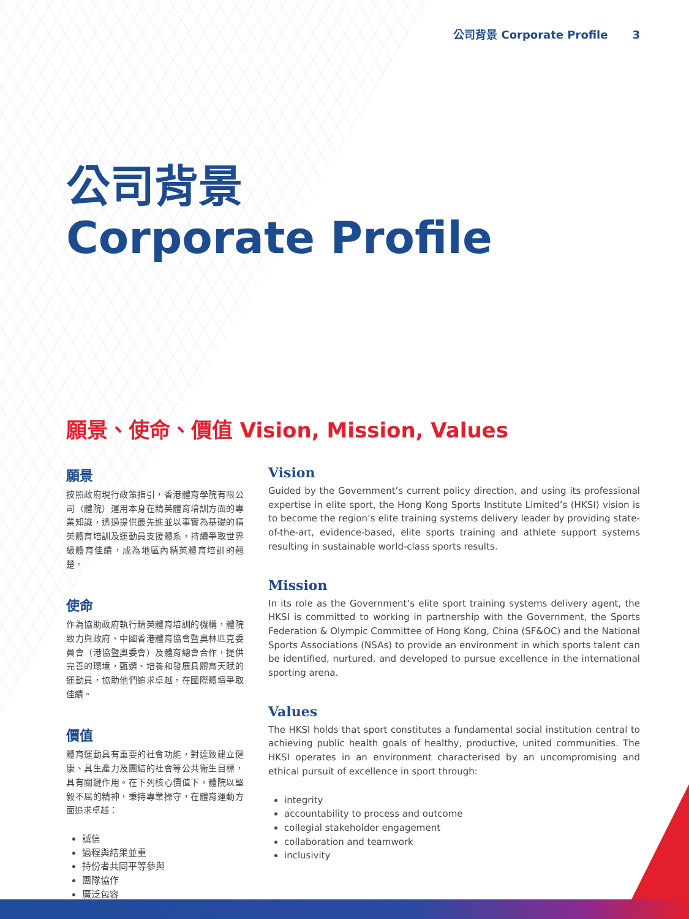公司背景 Corporate Profile 3
公司背景
Corporate Profile
願景、使命、價值 Vision, Mission, Values
願景
按照政府現行政策指引，香港體育學院有限公司（體院）運用本身在精英體育培訓方面的專業知識，透過提供最先進並以事實為基礎的精英體育培訓及運動員支援體系，持續爭取世界級體育佳績，成為地區內精英體育培訓的翹楚。
使命
作為協助政府執行精英體育培訓的機構，體院致力與政府、中國香港體育協會暨奧林匹克委員會（港協暨奧委會）及體育總會合作，提供完善的環境，甄選、培養和發展具體育天賦的運動員，協助他們追求卓越，在國際體壇爭取佳績。
價值
體育運動具有重要的社會功能，對達致建立健康、具生產力及團結的社會等公共衛生目標，具有關鍵作用。在下列核心價值下，體院以堅毅不屈的精神，秉持專業操守，在體育運動方面追求卓越：
誠信
過程與結果並重
持份者共同平等參與
團隊協作
廣泛包容
Vision
Guided by the Government’s current policy direction, and using its professional expertise in elite sport, the Hong Kong Sports Institute Limited’s (HKSI) vision is to become the region’s elite training systems delivery leader by providing state-of-the-art, evidence-based, elite sports training and athlete support systems resulting in sustainable world-class sports results.
Mission
In its role as the Government’s elite sport training systems delivery agent, the HKSI is committed to working in partnership with the Government, the Sports Federation & Olympic Committee of Hong Kong, China (SF&OC) and the National Sports Associations (NSAs) to provide an environment in which sports talent can be identified, nurtured, and developed to pursue excellence in the international sporting arena.
Values
The HKSI holds that sport constitutes a fundamental social institution central to achieving public health goals of healthy, productive, united communities. The HKSI operates in an environment characterised by an uncompromising and ethical pursuit of excellence in sport through:
integrity
accountability to process and outcome
collegial stakeholder engagement
collaboration and teamwork
inclusivity